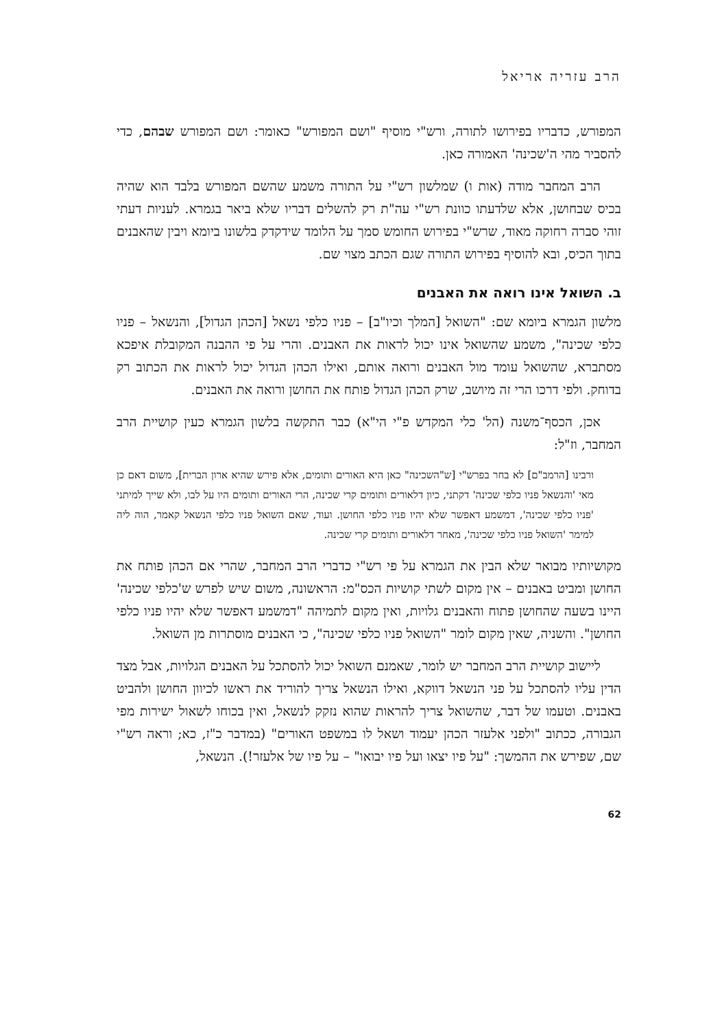הרב עזריה אריאל
המפורש, כדבריו בפירושו לתורה, ורש"י מוסיף "ושם המפורש" כאומר: ושם המפורש שבהם, כדי להסביר מהי ה'שכינה' האמורה כאן.
הרב המחבר מודה (אות ו) שמלשון רש"י על התורה משמע שהשם המפורש בלבד הוא שהיה בכיס שבחושן, אלא שלדעתו כוונת רש"י עה"ת רק להשלים דבריו שלא ביאר בגמרא. לעניות דעתי זוהי סברה רחוקה מאוד, שרש"י בפירוש החומש סמך על הלומד שידקדק בלשונו ביומא ויבין שהאבנים בתוך הכיס, ובא להוסיף בפירוש התורה שגם הכתב מצוי שם.
ב. השואל אינו רואה את האבנים
מלשון הגמרא ביומא שם: "השואל [המלך וכיו"ב] – פניו כלפי נשאל [הכהן הגדול], והנשאל – פניו כלפי שכינה", משמע שהשואל אינו יכול לראות את האבנים. והרי על פי ההבנה המקובלת איפכא מסתברא, שהשואל עומד מול האבנים ורואה אותם, ואילו הכהן הגדול יכול לראות את הכתוב רק בדוחק. ולפי דרכו הרי זה מיושב, שרק הכהן הגדול פותח את החושן ורואה את האבנים.
אכן, הכסף־משנה (הל' כלי המקדש פ"י הי"א) כבר התקשה בלשון הגמרא כעין קושיית הרב המחבר, וז"ל:
ורבינו [הרמב"ם] לא בחר בפרש"י [ש"השכינה" כאן היא האורים ותומים, אלא פירש שהיא ארון הברית], משום דאם כן מאי 'והנשאל פניו כלפי שכינה' דקתני, כיון דלאורים ותומים קרי שכינה, הרי האורים ותומים היו על לבו, ולא שייך למיתני 'פניו כלפי שכינה', דמשמע דאפשר שלא יהיו פניו כלפי החושן. ועוד, שאם השואל פניו כלפי הנשאל קאמר, הוה ליה למימר 'השואל פניו כלפי שכינה', מאחר דלאורים ותומים קרי שכינה.
מקושיותיו מבואר שלא הבין את הגמרא על פי רש"י כדברי הרב המחבר, שהרי אם הכהן פותח את החושן ומביט באבנים – אין מקום לשתי קושיות הכס"מ: הראשונה, משום שיש לפרש ש'כלפי שכינה' היינו בשעה שהחושן פתוח והאבנים גלויות, ואין מקום לתמיהה "דמשמע דאפשר שלא יהיו פניו כלפי החושן". והשניה, שאין מקום לומר "השואל פניו כלפי שכינה", כי האבנים מוסתרות מן השואל.
ליישוב קושיית הרב המחבר יש לומר, שאמנם השואל יכול להסתכל על האבנים הגלויות, אבל מצד הדין עליו להסתכל על פני הנשאל דווקא, ואילו הנשאל צריך להוריד את ראשו לכיוון החושן ולהביט באבנים. וטעמו של דבר, שהשואל צריך להראות שהוא נזקק לנשאל, ואין בכוחו לשאול ישירות מפי הגבורה, ככתוב "ולפני אלעזר הכהן יעמוד ושאל לו במשפט האורים" (במדבר כ"ז, כא; וראה רש"י שם, שפירש את ההמשך: "על פיו יצאו ועל פיו יבואו" – על פיו של אלעזר!). הנשאל,
62